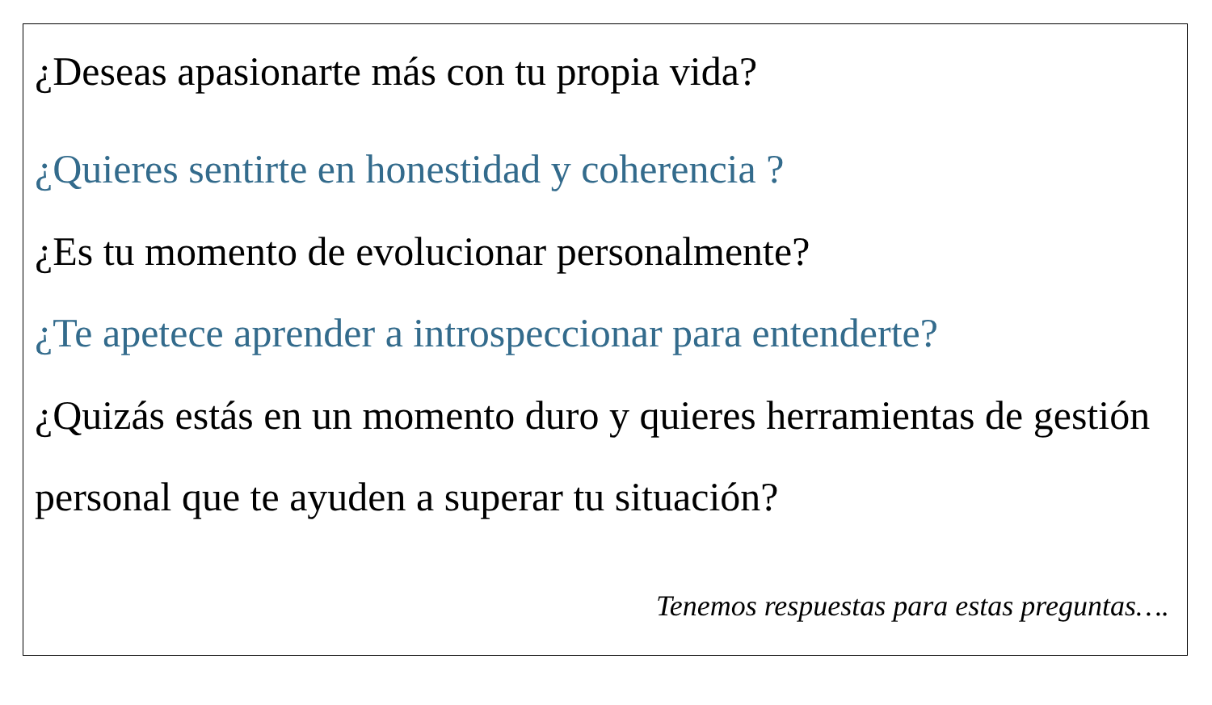¿Deseas apasionarte más con tu propia vida?
¿Quieres sentirte en honestidad y coherencia ?
¿Es tu momento de evolucionar personalmente?
¿Te apetece aprender a introspeccionar para entenderte?
¿Quizás estás en un momento duro y quieres herramientas de gestión personal que te ayuden a superar tu situación?
Tenemos respuestas para estas preguntas….